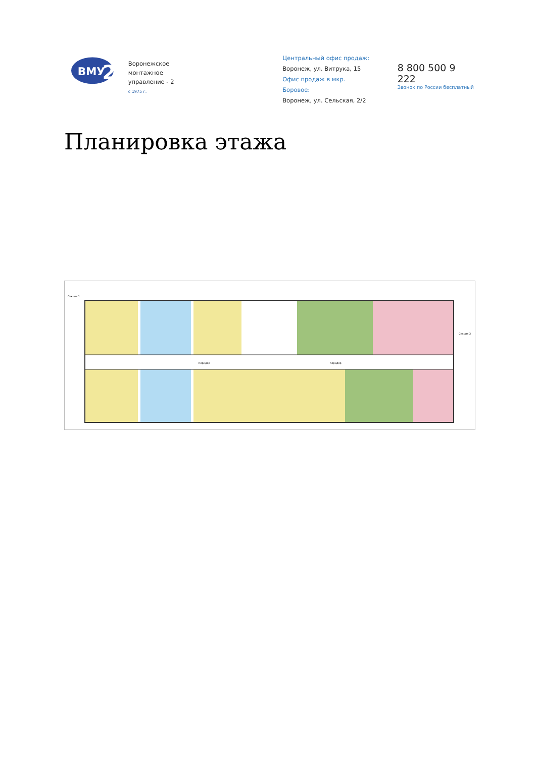ВМУ
2
Воронежское монтажное
управление - 2
с 1975 г.
Центральный офис продаж:
Воронеж, ул. Витрука, 15
Офис продаж в мкр. Боровое:
Воронеж, ул. Сельская, 2/2
8 800 500 9 222
Звонок по России бесплатный
Планировка этажа
Секция 1
Секция 3
Коридор
Коридор